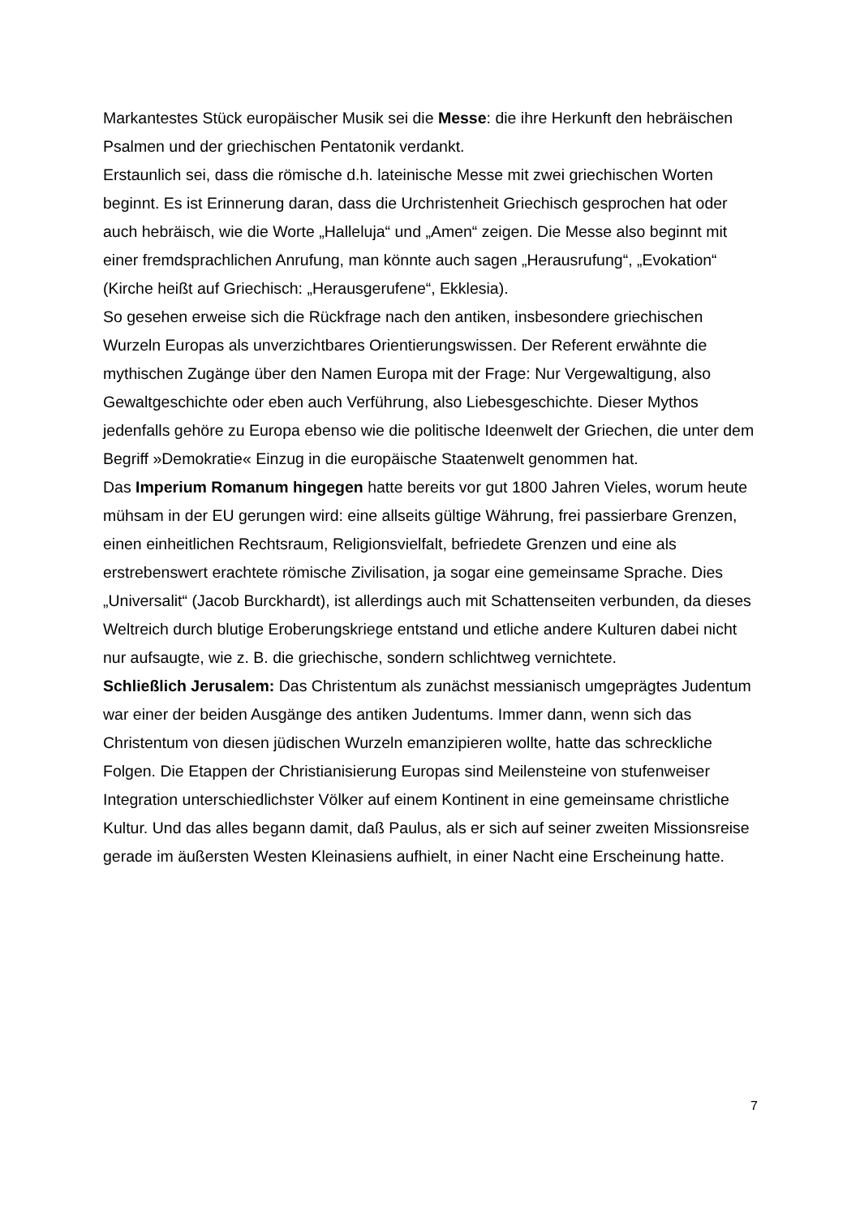Markantestes Stück europäischer Musik sei die Messe: die ihre Herkunft den hebräischen Psalmen und der griechischen Pentatonik verdankt.
Erstaunlich sei, dass die römische d.h. lateinische Messe mit zwei griechischen Worten beginnt. Es ist Erinnerung daran, dass die Urchristenheit Griechisch gesprochen hat oder auch hebräisch, wie die Worte „Halleluja“ und „Amen“ zeigen. Die Messe also beginnt mit einer fremdsprachlichen Anrufung, man könnte auch sagen „Herausrufung“, „Evokation“ (Kirche heißt auf Griechisch: „Herausgerufene“, Ekklesia).
So gesehen erweise sich die Rückfrage nach den antiken, insbesondere griechischen Wurzeln Europas als unverzichtbares Orientierungswissen. Der Referent erwähnte die mythischen Zugänge über den Namen Europa mit der Frage: Nur Vergewaltigung, also Gewaltgeschichte oder eben auch Verführung, also Liebesgeschichte. Dieser Mythos jedenfalls gehöre zu Europa ebenso wie die politische Ideenwelt der Griechen, die unter dem Begriff »Demokratie« Einzug in die europäische Staatenwelt genommen hat.
Das Imperium Romanum hingegen hatte bereits vor gut 1800 Jahren Vieles, worum heute mühsam in der EU gerungen wird: eine allseits gültige Währung, frei passierbare Grenzen, einen einheitlichen Rechtsraum, Religionsvielfalt, befriedete Grenzen und eine als erstrebenswert erachtete römische Zivilisation, ja sogar eine gemeinsame Sprache. Dies „Universalit“ (Jacob Burckhardt), ist allerdings auch mit Schattenseiten verbunden, da dieses Weltreich durch blutige Eroberungskriege entstand und etliche andere Kulturen dabei nicht nur aufsaugte, wie z. B. die griechische, sondern schlichtweg vernichtete.
Schließlich Jerusalem: Das Christentum als zunächst messianisch umgeprägtes Judentum war einer der beiden Ausgänge des antiken Judentums. Immer dann, wenn sich das Christentum von diesen jüdischen Wurzeln emanzipieren wollte, hatte das schreckliche Folgen. Die Etappen der Christianisierung Europas sind Meilensteine von stufenweiser Integration unterschiedlichster Völker auf einem Kontinent in eine gemeinsame christliche Kultur. Und das alles begann damit, daß Paulus, als er sich auf seiner zweiten Missionsreise gerade im äußersten Westen Kleinasiens aufhielt, in einer Nacht eine Erscheinung hatte.
7